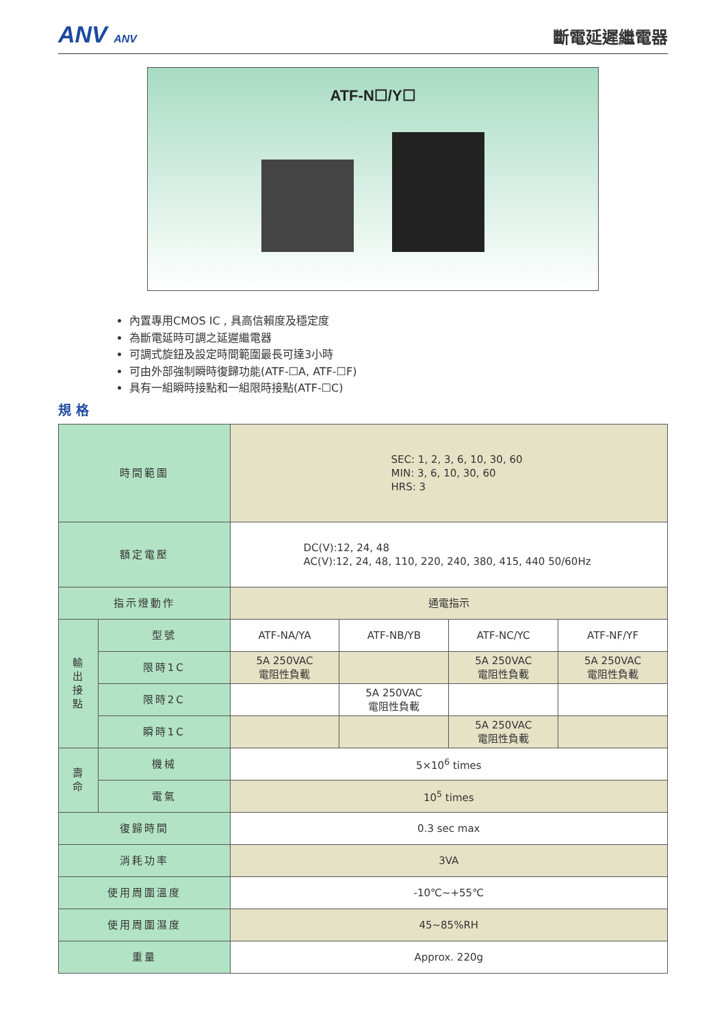ANV ANV
斷電延遲繼電器
ATF-N☐/Y☐
內置專用CMOS IC , 具高信賴度及穩定度
為斷電延時可調之延遲繼電器
可調式旋鈕及設定時間範圍最長可達3小時
可由外部強制瞬時復歸功能(ATF-☐A, ATF-☐F)
具有一組瞬時接點和一組限時接點(ATF-☐C)
規 格
| 時間範圍 | | SEC: 1, 2, 3, 6, 10, 30, 60 MIN: 3, 6, 10, 30, 60 HRS: 3 | | | |
| 額定電壓 | | DC(V):12, 24, 48 AC(V):12, 24, 48, 110, 220, 240, 380, 415, 440 50/60Hz | | | |
| 指示燈動作 | | 通電指示 | | | |
| 輸 出 接 點 | 型號 | ATF-NA/YA | ATF-NB/YB | ATF-NC/YC | ATF-NF/YF |
| | 限時1C | 5A 250VAC 電阻性負載 | | 5A 250VAC 電阻性負載 | 5A 250VAC 電阻性負載 |
| | 限時2C | | 5A 250VAC 電阻性負載 | | |
| | 瞬時1C | | | 5A 250VAC 電阻性負載 | |
| 壽 命 | 機械 | 5×10<sup>6</sup> times | | | |
| | 電氣 | 10<sup>5</sup> times | | | |
| 復歸時間 | | 0.3 sec max | | | |
| 消耗功率 | | 3VA | | | |
| 使用周圍溫度 | | -10℃~+55℃ | | | |
| 使用周圍濕度 | | 45~85%RH | | | |
| 重量 | | Approx. 220g | | | |